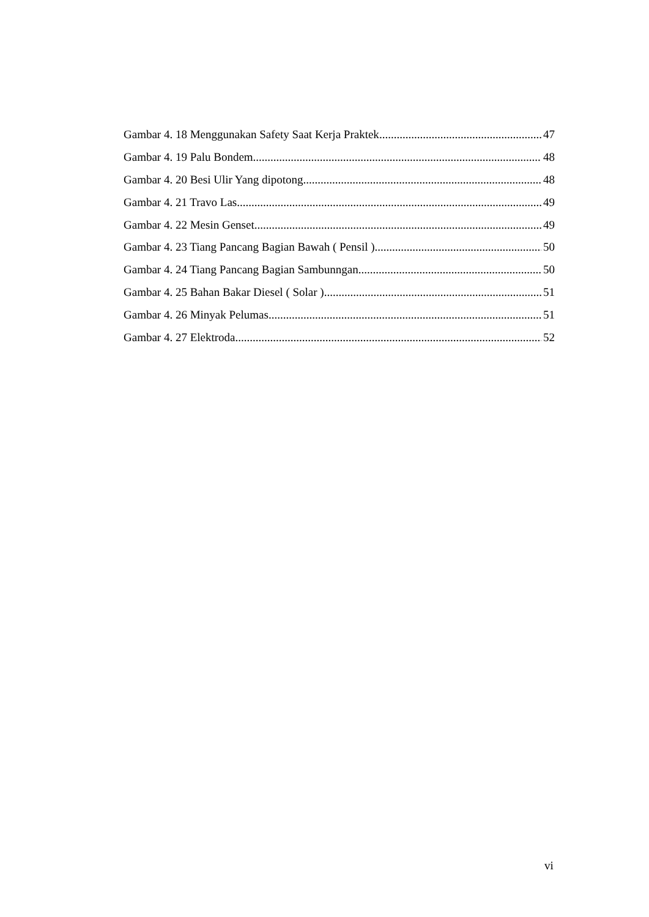Gambar 4. 18 Menggunakan Safety Saat Kerja Praktek 47
Gambar 4. 19 Palu Bondem 48
Gambar 4. 20 Besi Ulir Yang dipotong 48
Gambar 4. 21 Travo Las 49
Gambar 4. 22 Mesin Genset 49
Gambar 4. 23 Tiang Pancang Bagian Bawah ( Pensil ) 50
Gambar 4. 24 Tiang Pancang Bagian Sambunngan 50
Gambar 4. 25 Bahan Bakar Diesel ( Solar ) 51
Gambar 4. 26 Minyak Pelumas 51
Gambar 4. 27 Elektroda 52
vi